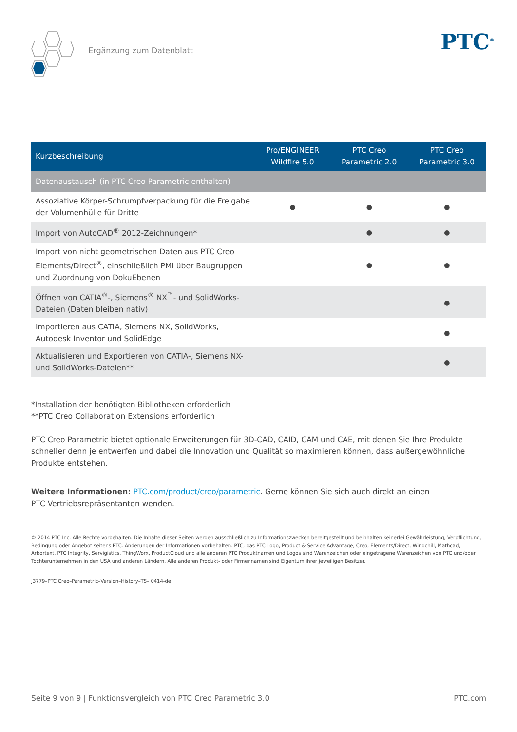Ergänzung zum Datenblatt
PTC<sup>®</sup>
| Kurzbeschreibung | Pro/ENGINEER Wildfire 5.0 | PTC Creo Parametric 2.0 | PTC Creo Parametric 3.0 |
| --- | --- | --- | --- |
| Datenaustausch (in PTC Creo Parametric enthalten) | | | |
| Assoziative Körper-Schrumpfverpackung für die Freigabe der Volumenhülle für Dritte | ● | ● | ● |
| Import von AutoCAD<sup>®</sup> 2012-Zeichnungen* | | ● | ● |
| Import von nicht geometrischen Daten aus PTC Creo Elements/Direct<sup>®</sup>, einschließlich PMI über Baugruppen und Zuordnung von DokuEbenen | | ● | ● |
| Öffnen von CATIA<sup>®</sup>-, Siemens<sup>®</sup> NX<sup>™</sup>- und SolidWorks-Dateien (Daten bleiben nativ) | | | ● |
| Importieren aus CATIA, Siemens NX, SolidWorks, Autodesk Inventor und SolidEdge | | | ● |
| Aktualisieren und Exportieren von CATIA-, Siemens NX- und SolidWorks-Dateien** | | | ● |
*Installation der benötigten Bibliotheken erforderlich
**PTC Creo Collaboration Extensions erforderlich
PTC Creo Parametric bietet optionale Erweiterungen für 3D-CAD, CAID, CAM und CAE, mit denen Sie Ihre Produkte schneller denn je entwerfen und dabei die Innovation und Qualität so maximieren können, dass außergewöhnliche Produkte entstehen.
Weitere Informationen: PTC.com/product/creo/parametric. Gerne können Sie sich auch direkt an einen
PTC Vertriebsrepräsentanten wenden.
© 2014 PTC Inc. Alle Rechte vorbehalten. Die Inhalte dieser Seiten werden ausschließlich zu Informationszwecken bereitgestellt und beinhalten keinerlei Gewährleistung, Verpflichtung, Bedingung oder Angebot seitens PTC. Änderungen der Informationen vorbehalten. PTC, das PTC Logo, Product & Service Advantage, Creo, Elements/Direct, Windchill, Mathcad, Arbortext, PTC Integrity, Servigistics, ThingWorx, ProductCloud und alle anderen PTC Produktnamen und Logos sind Warenzeichen oder eingetragene Warenzeichen von PTC und/oder Tochterunternehmen in den USA und anderen Ländern. Alle anderen Produkt- oder Firmennamen sind Eigentum ihrer jeweiligen Besitzer.
J3779–PTC Creo–Parametric–Version–History–TS– 0414-de
Seite 9 von 9 | Funktionsvergleich von PTC Creo Parametric 3.0 PTC.com